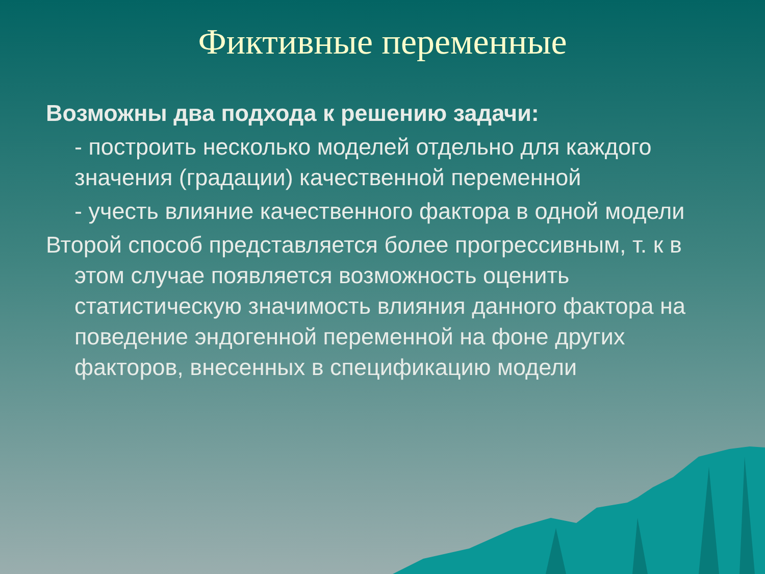Фиктивные переменные
Возможны два подхода к решению задачи:
- построить несколько моделей отдельно для каждого значения (градации) качественной переменной
- учесть влияние качественного фактора в одной модели
Второй способ представляется более прогрессивным, т. к в этом случае появляется возможность оценить статистическую значимость влияния данного фактора на поведение эндогенной переменной на фоне других факторов, внесенных в спецификацию модели